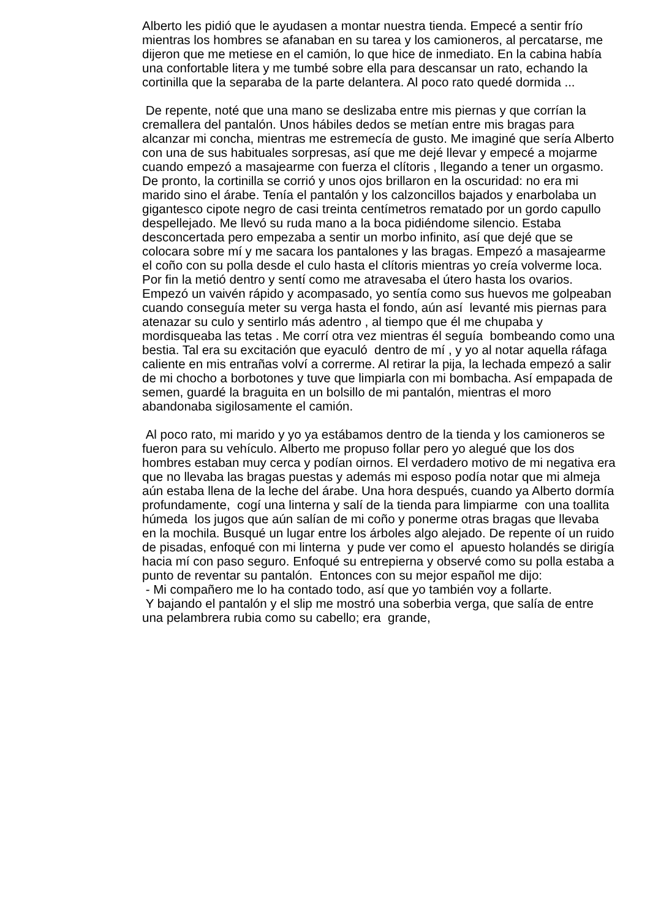Alberto les pidió que le ayudasen a montar nuestra tienda. Empecé a sentir frío mientras los hombres se afanaban en su tarea y los camioneros, al percatarse, me dijeron que me metiese en el camión, lo que hice de inmediato. En la cabina había una confortable litera y me tumbé sobre ella para descansar un rato, echando la cortinilla que la separaba de la parte delantera. Al poco rato quedé dormida ...
De repente, noté que una mano se deslizaba entre mis piernas y que corrían la cremallera del pantalón. Unos hábiles dedos se metían entre mis bragas para alcanzar mi concha, mientras me estremecía de gusto. Me imaginé que sería Alberto con una de sus habituales sorpresas, así que me dejé llevar y empecé a mojarme cuando empezó a masajearme con fuerza el clítoris , llegando a tener un orgasmo. De pronto, la cortinilla se corrió y unos ojos brillaron en la oscuridad: no era mi marido sino el árabe. Tenía el pantalón y los calzoncillos bajados y enarbolaba un gigantesco cipote negro de casi treinta centímetros rematado por un gordo capullo despellejado. Me llevó su ruda mano a la boca pidiéndome silencio. Estaba desconcertada pero empezaba a sentir un morbo infinito, así que dejé que se colocara sobre mí y me sacara los pantalones y las bragas. Empezó a masajearme el coño con su polla desde el culo hasta el clítoris mientras yo creía volverme loca. Por fin la metió dentro y sentí como me atravesaba el útero hasta los ovarios. Empezó un vaivén rápido y acompasado, yo sentía como sus huevos me golpeaban cuando conseguía meter su verga hasta el fondo, aún así levanté mis piernas para atenazar su culo y sentirlo más adentro , al tiempo que él me chupaba y mordisqueaba las tetas . Me corrí otra vez mientras él seguía bombeando como una bestia. Tal era su excitación que eyaculó dentro de mí , y yo al notar aquella ráfaga caliente en mis entrañas volví a correrme. Al retirar la pija, la lechada empezó a salir de mi chocho a borbotones y tuve que limpiarla con mi bombacha. Así empapada de semen, guardé la braguita en un bolsillo de mi pantalón, mientras el moro abandonaba sigilosamente el camión.
Al poco rato, mi marido y yo ya estábamos dentro de la tienda y los camioneros se fueron para su vehículo. Alberto me propuso follar pero yo alegué que los dos hombres estaban muy cerca y podían oirnos. El verdadero motivo de mi negativa era que no llevaba las bragas puestas y además mi esposo podía notar que mi almeja aún estaba llena de la leche del árabe. Una hora después, cuando ya Alberto dormía profundamente, cogí una linterna y salí de la tienda para limpiarme con una toallita húmeda los jugos que aún salían de mi coño y ponerme otras bragas que llevaba en la mochila. Busqué un lugar entre los árboles algo alejado. De repente oí un ruido de pisadas, enfoqué con mi linterna y pude ver como el apuesto holandés se dirigía hacia mí con paso seguro. Enfoqué su entrepierna y observé como su polla estaba a punto de reventar su pantalón. Entonces con su mejor español me dijo:
- Mi compañero me lo ha contado todo, así que yo también voy a follarte.
Y bajando el pantalón y el slip me mostró una soberbia verga, que salía de entre una pelambrera rubia como su cabello; era grande,